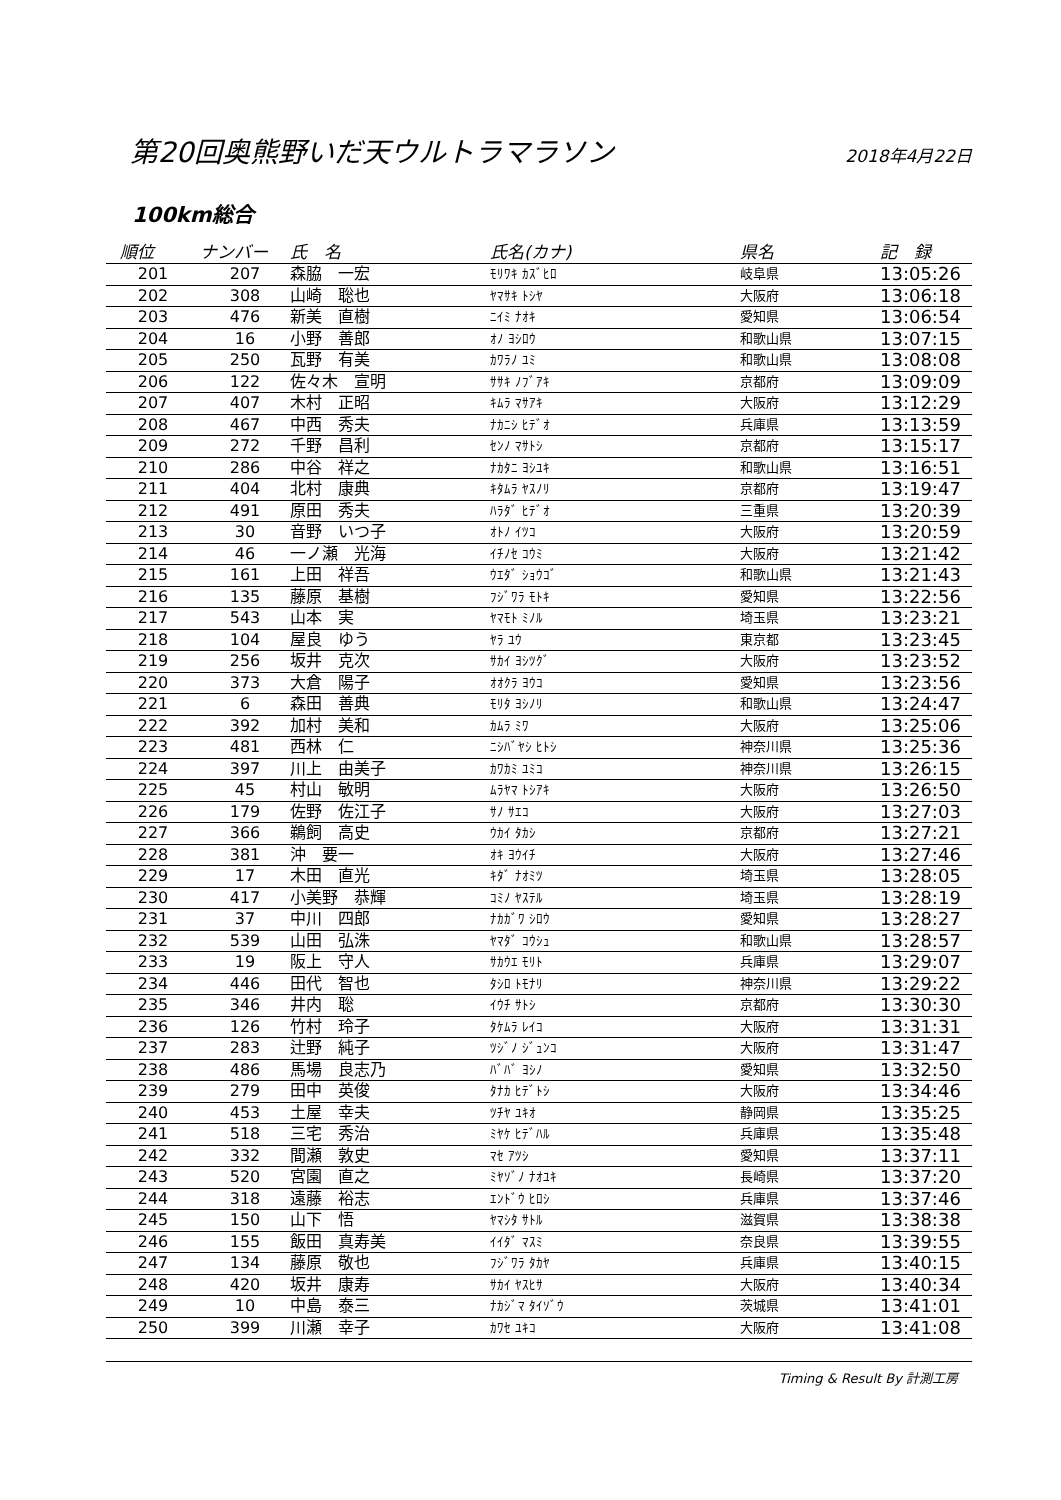第20回奥熊野いだ天ウルトラマラソン
2018年4月22日
100km総合
| 順位 | ナンバー | 氏 名 | 氏名(カナ) | 県名 | 記 録 |
| --- | --- | --- | --- | --- | --- |
| 201 | 207 | 森脇 一宏 | ﾓﾘﾜｷ ｶｽﾞﾋﾛ | 岐阜県 | 13:05:26 |
| 202 | 308 | 山崎 聡也 | ﾔﾏｻｷ ﾄｼﾔ | 大阪府 | 13:06:18 |
| 203 | 476 | 新美 直樹 | ﾆｲﾐ ﾅｵｷ | 愛知県 | 13:06:54 |
| 204 | 16 | 小野 善郎 | ｵﾉ ﾖｼﾛｳ | 和歌山県 | 13:07:15 |
| 205 | 250 | 瓦野 有美 | ｶﾜﾗﾉ ﾕﾐ | 和歌山県 | 13:08:08 |
| 206 | 122 | 佐々木 宣明 | ｻｻｷ ﾉﾌﾞｱｷ | 京都府 | 13:09:09 |
| 207 | 407 | 木村 正昭 | ｷﾑﾗ ﾏｻｱｷ | 大阪府 | 13:12:29 |
| 208 | 467 | 中西 秀夫 | ﾅｶﾆｼ ﾋﾃﾞｵ | 兵庫県 | 13:13:59 |
| 209 | 272 | 千野 昌利 | ｾﾝﾉ ﾏｻﾄｼ | 京都府 | 13:15:17 |
| 210 | 286 | 中谷 祥之 | ﾅｶﾀﾆ ﾖｼﾕｷ | 和歌山県 | 13:16:51 |
| 211 | 404 | 北村 康典 | ｷﾀﾑﾗ ﾔｽﾉﾘ | 京都府 | 13:19:47 |
| 212 | 491 | 原田 秀夫 | ﾊﾗﾀﾞ ﾋﾃﾞｵ | 三重県 | 13:20:39 |
| 213 | 30 | 音野 いつ子 | ｵﾄﾉ ｲﾂｺ | 大阪府 | 13:20:59 |
| 214 | 46 | 一ノ瀬 光海 | ｲﾁﾉｾ ｺｳﾐ | 大阪府 | 13:21:42 |
| 215 | 161 | 上田 祥吾 | ｳｴﾀﾞ ｼｮｳｺﾞ | 和歌山県 | 13:21:43 |
| 216 | 135 | 藤原 基樹 | ﾌｼﾞﾜﾗ ﾓﾄｷ | 愛知県 | 13:22:56 |
| 217 | 543 | 山本 実 | ﾔﾏﾓﾄ ﾐﾉﾙ | 埼玉県 | 13:23:21 |
| 218 | 104 | 屋良 ゆう | ﾔﾗ ﾕｳ | 東京都 | 13:23:45 |
| 219 | 256 | 坂井 克次 | ｻｶｲ ﾖｼﾂｸﾞ | 大阪府 | 13:23:52 |
| 220 | 373 | 大倉 陽子 | ｵｵｸﾗ ﾖｳｺ | 愛知県 | 13:23:56 |
| 221 | 6 | 森田 善典 | ﾓﾘﾀ ﾖｼﾉﾘ | 和歌山県 | 13:24:47 |
| 222 | 392 | 加村 美和 | ｶﾑﾗ ﾐﾜ | 大阪府 | 13:25:06 |
| 223 | 481 | 西林 仁 | ﾆｼﾊﾞﾔｼ ﾋﾄｼ | 神奈川県 | 13:25:36 |
| 224 | 397 | 川上 由美子 | ｶﾜｶﾐ ﾕﾐｺ | 神奈川県 | 13:26:15 |
| 225 | 45 | 村山 敏明 | ﾑﾗﾔﾏ ﾄｼｱｷ | 大阪府 | 13:26:50 |
| 226 | 179 | 佐野 佐江子 | ｻﾉ ｻｴｺ | 大阪府 | 13:27:03 |
| 227 | 366 | 鵜飼 高史 | ｳｶｲ ﾀｶｼ | 京都府 | 13:27:21 |
| 228 | 381 | 沖 要一 | ｵｷ ﾖｳｲﾁ | 大阪府 | 13:27:46 |
| 229 | 17 | 木田 直光 | ｷﾀﾞ ﾅｵﾐﾂ | 埼玉県 | 13:28:05 |
| 230 | 417 | 小美野 恭輝 | ｺﾐﾉ ﾔｽﾃﾙ | 埼玉県 | 13:28:19 |
| 231 | 37 | 中川 四郎 | ﾅｶｶﾞﾜ ｼﾛｳ | 愛知県 | 13:28:27 |
| 232 | 539 | 山田 弘洙 | ﾔﾏﾀﾞ ｺｳｼｭ | 和歌山県 | 13:28:57 |
| 233 | 19 | 阪上 守人 | ｻｶｳｴ ﾓﾘﾄ | 兵庫県 | 13:29:07 |
| 234 | 446 | 田代 智也 | ﾀｼﾛ ﾄﾓﾅﾘ | 神奈川県 | 13:29:22 |
| 235 | 346 | 井内 聡 | ｲｳﾁ ｻﾄｼ | 京都府 | 13:30:30 |
| 236 | 126 | 竹村 玲子 | ﾀｹﾑﾗ ﾚｲｺ | 大阪府 | 13:31:31 |
| 237 | 283 | 辻野 純子 | ﾂｼﾞﾉ ｼﾞｭﾝｺ | 大阪府 | 13:31:47 |
| 238 | 486 | 馬場 良志乃 | ﾊﾞﾊﾞ ﾖｼﾉ | 愛知県 | 13:32:50 |
| 239 | 279 | 田中 英俊 | ﾀﾅｶ ﾋﾃﾞﾄｼ | 大阪府 | 13:34:46 |
| 240 | 453 | 土屋 幸夫 | ﾂﾁﾔ ﾕｷｵ | 静岡県 | 13:35:25 |
| 241 | 518 | 三宅 秀治 | ﾐﾔｹ ﾋﾃﾞﾊﾙ | 兵庫県 | 13:35:48 |
| 242 | 332 | 間瀬 敦史 | ﾏｾ ｱﾂｼ | 愛知県 | 13:37:11 |
| 243 | 520 | 宮園 直之 | ﾐﾔｿﾞﾉ ﾅｵﾕｷ | 長崎県 | 13:37:20 |
| 244 | 318 | 遠藤 裕志 | ｴﾝﾄﾞｳ ﾋﾛｼ | 兵庫県 | 13:37:46 |
| 245 | 150 | 山下 悟 | ﾔﾏｼﾀ ｻﾄﾙ | 滋賀県 | 13:38:38 |
| 246 | 155 | 飯田 真寿美 | ｲｲﾀﾞ ﾏｽﾐ | 奈良県 | 13:39:55 |
| 247 | 134 | 藤原 敬也 | ﾌｼﾞﾜﾗ ﾀｶﾔ | 兵庫県 | 13:40:15 |
| 248 | 420 | 坂井 康寿 | ｻｶｲ ﾔｽﾋｻ | 大阪府 | 13:40:34 |
| 249 | 10 | 中島 泰三 | ﾅｶｼﾞﾏ ﾀｲｿﾞｳ | 茨城県 | 13:41:01 |
| 250 | 399 | 川瀬 幸子 | ｶﾜｾ ﾕｷｺ | 大阪府 | 13:41:08 |
Timing & Result By 計測工房